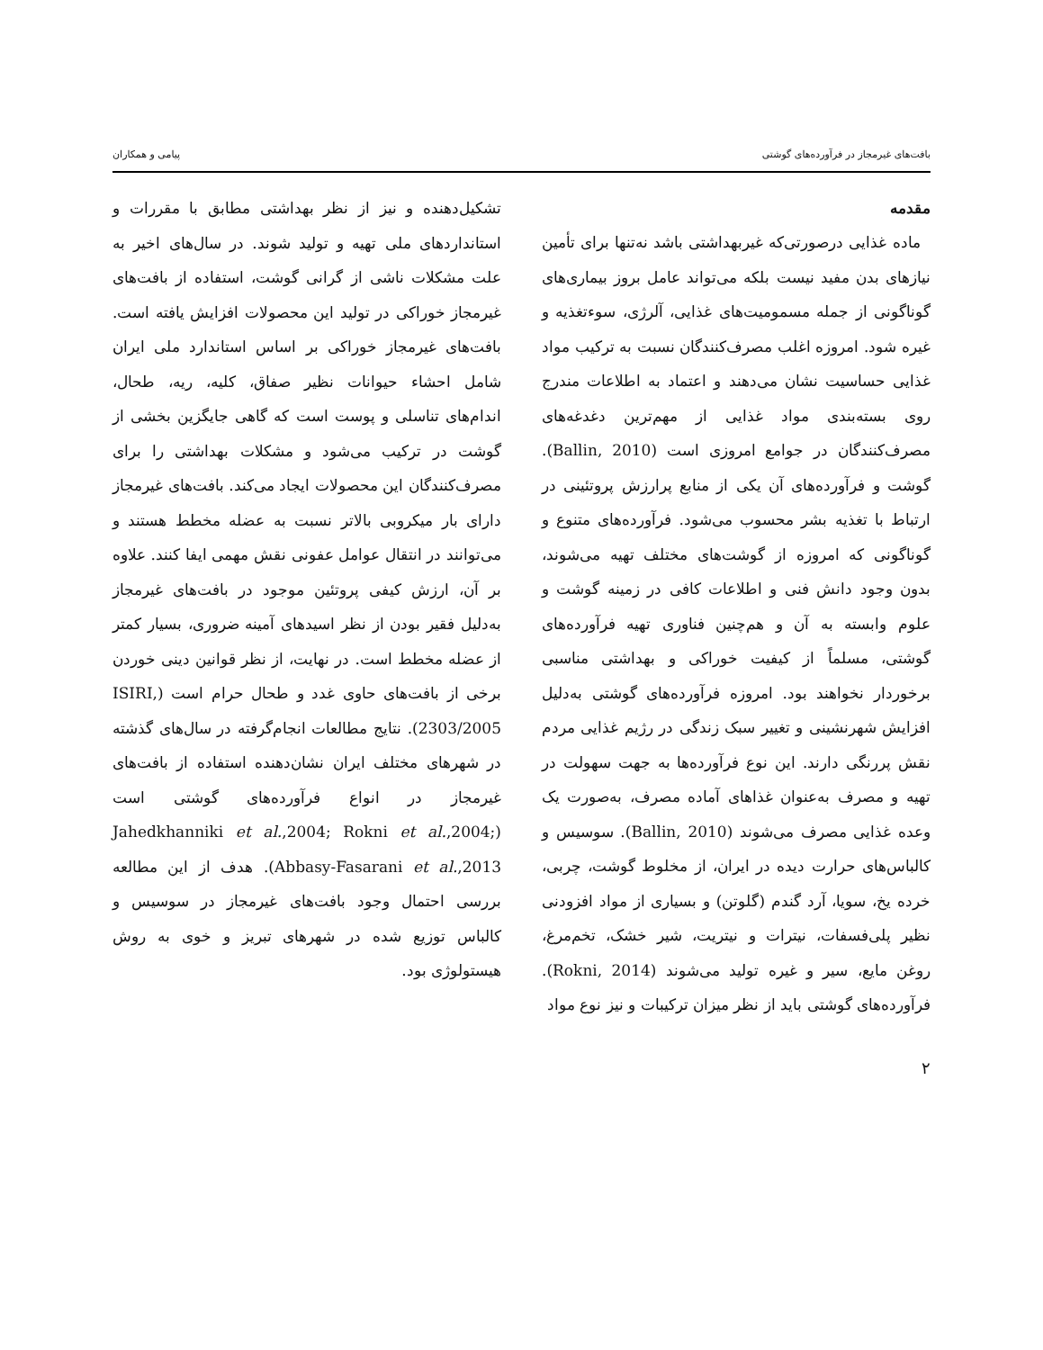بافت‌های غیرمجاز در فرآورده‌های گوشتی پیامی و همکاران
مقدمه
ماده غذایی درصورتی‌که غیربهداشتی باشد نه‌تنها برای تأمین نیازهای بدن مفید نیست بلکه می‌تواند عامل بروز بیماری‌های گوناگونی از جمله مسمومیت‌های غذایی، آلرژی، سوءتغذیه و غیره شود. امروزه اغلب مصرف‌کنندگان نسبت به ترکیب مواد غذایی حساسیت نشان می‌دهند و اعتماد به اطلاعات مندرج روی بسته‌بندی مواد غذایی از مهم‌ترین دغدغه‌های مصرف‌کنندگان در جوامع امروزی است (Ballin, 2010). گوشت و فرآورده‌های آن یکی از منابع پرارزش پروتئینی در ارتباط با تغذیه بشر محسوب می‌شود. فرآورده‌های متنوع و گوناگونی که امروزه از گوشت‌های مختلف تهیه می‌شوند، بدون وجود دانش فنی و اطلاعات کافی در زمینه گوشت و علوم وابسته به آن و هم‌چنین فناوری تهیه فرآورده‌های گوشتی، مسلماً از کیفیت خوراکی و بهداشتی مناسبی برخوردار نخواهند بود. امروزه فرآورده‌های گوشتی به‌دلیل افزایش شهرنشینی و تغییر سبک زندگی در رژیم غذایی مردم نقش پررنگی دارند. این نوع فرآورده‌ها به جهت سهولت در تهیه و مصرف به‌عنوان غذاهای آماده مصرف، به‌صورت یک وعده غذایی مصرف می‌شوند (Ballin, 2010). سوسیس و کالباس‌های حرارت دیده در ایران، از مخلوط گوشت، چربی، خرده یخ، سویا، آرد گندم (گلوتن) و بسیاری از مواد افزودنی نظیر پلی‌فسفات، نیترات و نیتریت، شیر خشک، تخم‌مرغ، روغن مایع، سیر و غیره تولید می‌شوند (Rokni, 2014). فرآورده‌های گوشتی باید از نظر میزان ترکیبات و نیز نوع مواد
تشکیل‌دهنده و نیز از نظر بهداشتی مطابق با مقررات و استانداردهای ملی تهیه و تولید شوند. در سال‌های اخیر به علت مشکلات ناشی از گرانی گوشت، استفاده از بافت‌های غیرمجاز خوراکی در تولید این محصولات افزایش یافته است. بافت‌های غیرمجاز خوراکی بر اساس استاندارد ملی ایران شامل احشاء حیوانات نظیر صفاق، کلیه، ریه، طحال، اندام‌های تناسلی و پوست است که گاهی جایگزین بخشی از گوشت در ترکیب می‌شود و مشکلات بهداشتی را برای مصرف‌کنندگان این محصولات ایجاد می‌کند. بافت‌های غیرمجاز دارای بار میکروبی بالاتر نسبت به عضله مخطط هستند و می‌توانند در انتقال عوامل عفونی نقش مهمی ایفا کنند. علاوه بر آن، ارزش کیفی پروتئین موجود در بافت‌های غیرمجاز به‌دلیل فقیر بودن از نظر اسیدهای آمینه ضروری، بسیار کمتر از عضله مخطط است. در نهایت، از نظر قوانین دینی خوردن برخی از بافت‌های حاوی غدد و طحال حرام است (ISIRI, 2303/2005). نتایج مطالعات انجام‌گرفته در سال‌های گذشته در شهرهای مختلف ایران نشان‌دهنده استفاده از بافت‌های غیرمجاز در انواع فرآورده‌های گوشتی است (Jahedkhanniki et al.,2004; Rokni et al.,2004; Abbasy-Fasarani et al.,2013). هدف از این مطالعه بررسی احتمال وجود بافت‌های غیرمجاز در سوسیس و کالباس توزیع شده در شهرهای تبریز و خوی به روش هیستولوژی بود.
۲